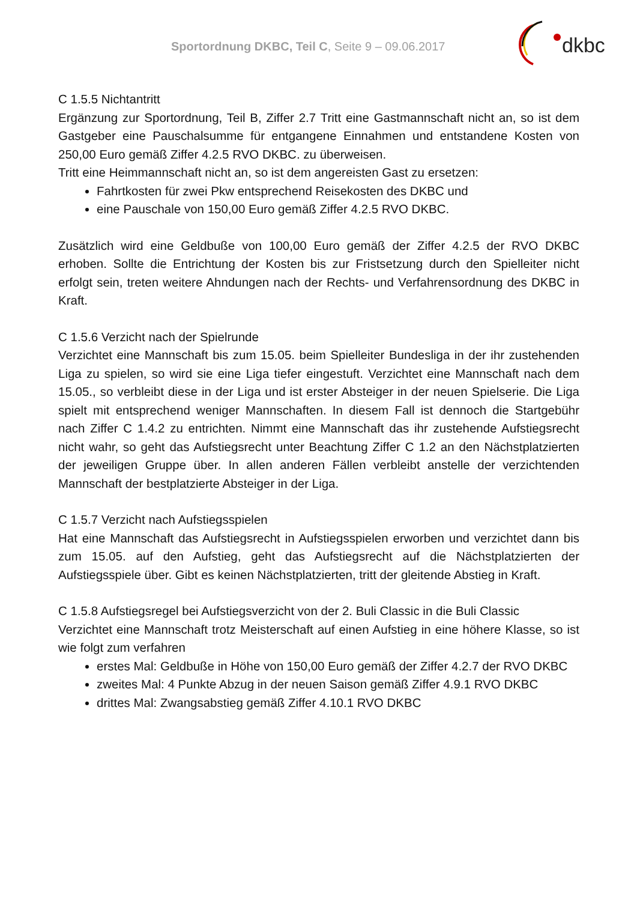Sportordnung DKBC, Teil C, Seite 9 – 09.06.2017
dkbc
C 1.5.5 Nichtantritt
Ergänzung zur Sportordnung, Teil B, Ziffer 2.7 Tritt eine Gastmannschaft nicht an, so ist dem Gastgeber eine Pauschalsumme für entgangene Einnahmen und entstandene Kosten von 250,00 Euro gemäß Ziffer 4.2.5 RVO DKBC. zu überweisen.
Tritt eine Heimmannschaft nicht an, so ist dem angereisten Gast zu ersetzen:
Fahrtkosten für zwei Pkw entsprechend Reisekosten des DKBC und
eine Pauschale von 150,00 Euro gemäß Ziffer 4.2.5 RVO DKBC.
Zusätzlich wird eine Geldbuße von 100,00 Euro gemäß der Ziffer 4.2.5 der RVO DKBC erhoben. Sollte die Entrichtung der Kosten bis zur Fristsetzung durch den Spielleiter nicht erfolgt sein, treten weitere Ahndungen nach der Rechts- und Verfahrensordnung des DKBC in Kraft.
C 1.5.6 Verzicht nach der Spielrunde
Verzichtet eine Mannschaft bis zum 15.05. beim Spielleiter Bundesliga in der ihr zustehenden Liga zu spielen, so wird sie eine Liga tiefer eingestuft. Verzichtet eine Mannschaft nach dem 15.05., so verbleibt diese in der Liga und ist erster Absteiger in der neuen Spielserie. Die Liga spielt mit entsprechend weniger Mannschaften. In diesem Fall ist dennoch die Startgebühr nach Ziffer C 1.4.2 zu entrichten. Nimmt eine Mannschaft das ihr zustehende Aufstiegsrecht nicht wahr, so geht das Aufstiegsrecht unter Beachtung Ziffer C 1.2 an den Nächstplatzierten der jeweiligen Gruppe über. In allen anderen Fällen verbleibt anstelle der verzichtenden Mannschaft der bestplatzierte Absteiger in der Liga.
C 1.5.7 Verzicht nach Aufstiegsspielen
Hat eine Mannschaft das Aufstiegsrecht in Aufstiegsspielen erworben und verzichtet dann bis zum 15.05. auf den Aufstieg, geht das Aufstiegsrecht auf die Nächstplatzierten der Aufstiegsspiele über. Gibt es keinen Nächstplatzierten, tritt der gleitende Abstieg in Kraft.
C 1.5.8 Aufstiegsregel bei Aufstiegsverzicht von der 2. Buli Classic in die Buli Classic
Verzichtet eine Mannschaft trotz Meisterschaft auf einen Aufstieg in eine höhere Klasse, so ist wie folgt zum verfahren
erstes Mal: Geldbuße in Höhe von 150,00 Euro gemäß der Ziffer 4.2.7 der RVO DKBC
zweites Mal: 4 Punkte Abzug in der neuen Saison gemäß Ziffer 4.9.1 RVO DKBC
drittes Mal: Zwangsabstieg gemäß Ziffer 4.10.1 RVO DKBC